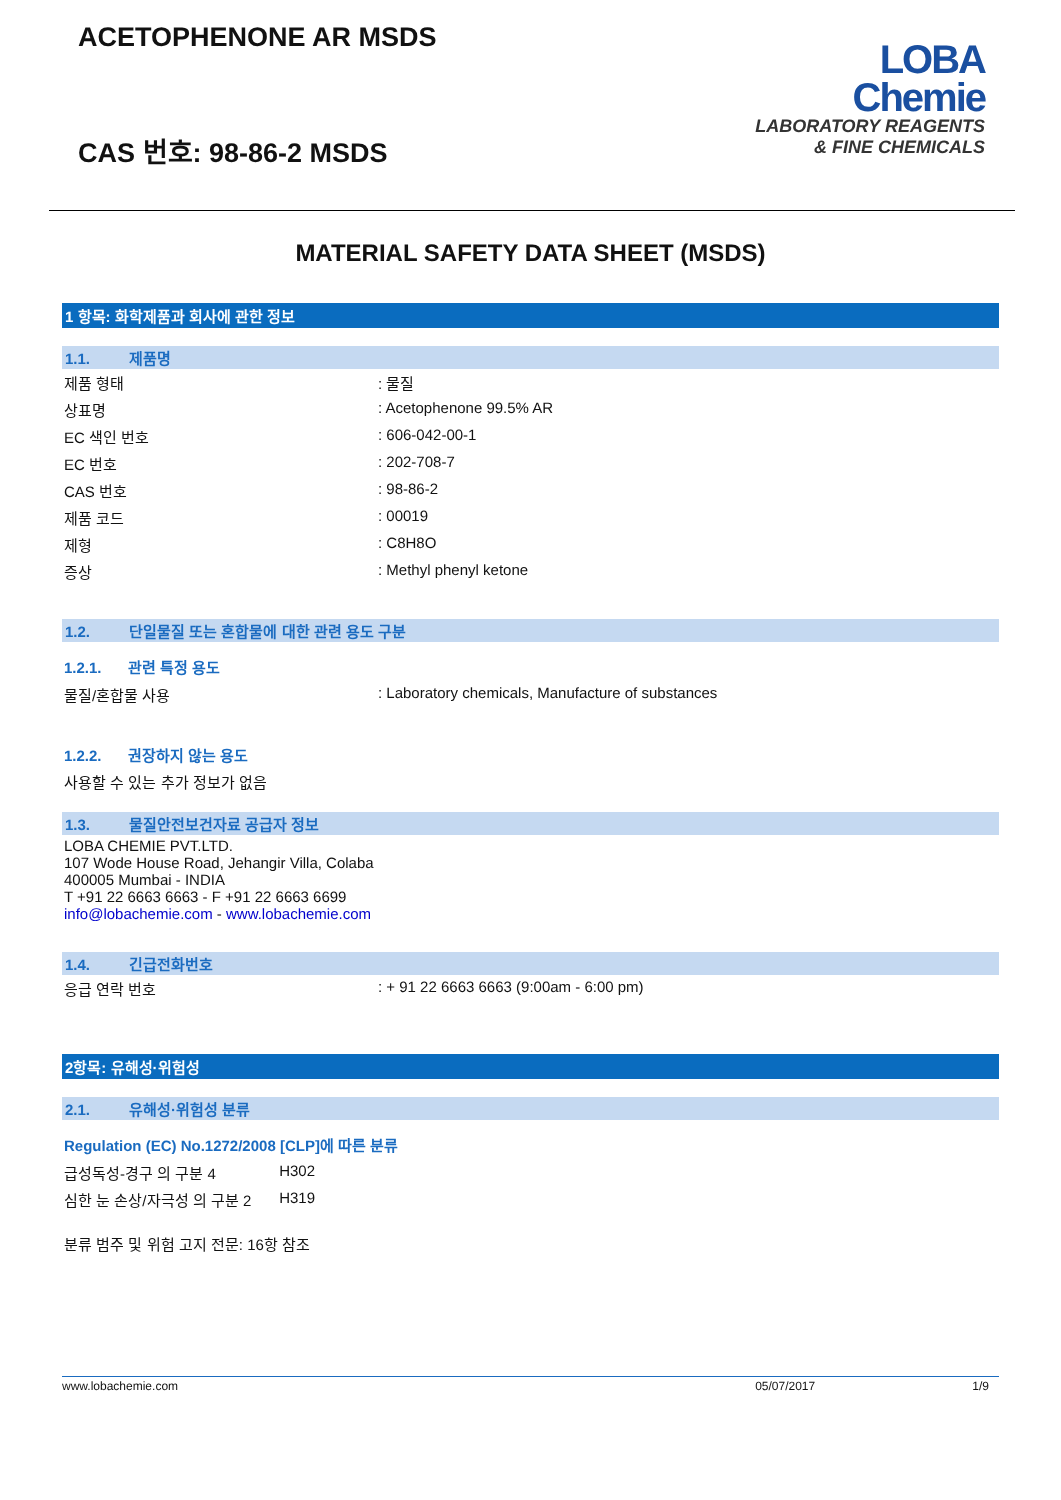ACETOPHENONE AR MSDS
CAS 번호: 98-86-2 MSDS
LOBA
Chemie
LABORATORY REAGENTS
& FINE CHEMICALS
MATERIAL SAFETY DATA SHEET (MSDS)
1 항목: 화학제품과 회사에 관한 정보
1.1. 제품명
| 제품 형태 | : 물질 |
| 상표명 | : Acetophenone 99.5% AR |
| EC 색인 번호 | : 606-042-00-1 |
| EC 번호 | : 202-708-7 |
| CAS 번호 | : 98-86-2 |
| 제품 코드 | : 00019 |
| 제형 | : C8H8O |
| 증상 | : Methyl phenyl ketone |
1.2. 단일물질 또는 혼합물에 대한 관련 용도 구분
1.2.1. 관련 특정 용도
| 물질/혼합물 사용 | : Laboratory chemicals, Manufacture of substances |
1.2.2. 권장하지 않는 용도
사용할 수 있는 추가 정보가 없음
1.3. 물질안전보건자료 공급자 정보
LOBA CHEMIE PVT.LTD.
107 Wode House Road, Jehangir Villa, Colaba
400005 Mumbai - INDIA
T +91 22 6663 6663 - F +91 22 6663 6699
info@lobachemie.com - www.lobachemie.com
1.4. 긴급전화번호
| 응급 연락 번호 | : + 91 22 6663 6663 (9:00am - 6:00 pm) |
2항목: 유해성·위험성
2.1. 유해성·위험성 분류
Regulation (EC) No.1272/2008 [CLP]에 따른 분류
| 급성독성-경구 의 구분 4 | H302 |
| 심한 눈 손상/자극성 의 구분 2 | H319 |
분류 범주 및 위험 고지 전문: 16항 참조
www.lobachemie.com 05/07/2017 1/9